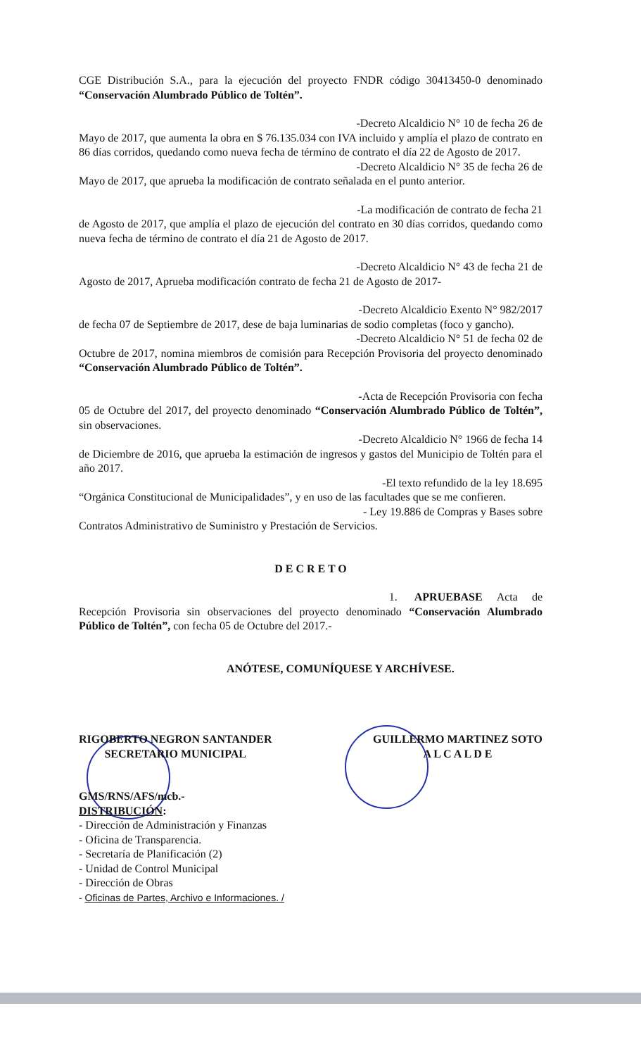CGE Distribución S.A., para la ejecución del proyecto FNDR código 30413450-0 denominado “Conservación Alumbrado Público de Toltén”.
-Decreto Alcaldicio N° 10 de fecha 26 de
Mayo de 2017, que aumenta la obra en $ 76.135.034 con IVA incluido y amplía el plazo de contrato en 86 días corridos, quedando como nueva fecha de término de contrato el día 22 de Agosto de 2017.
-Decreto Alcaldicio N° 35 de fecha 26 de
Mayo de 2017, que aprueba la modificación de contrato señalada en el punto anterior.
-La modificación de contrato de fecha 21
de Agosto de 2017, que amplía el plazo de ejecución del contrato en 30 días corridos, quedando como nueva fecha de término de contrato el día 21 de Agosto de 2017.
-Decreto Alcaldicio N° 43 de fecha 21 de
Agosto de 2017, Aprueba modificación contrato de fecha 21 de Agosto de 2017-
-Decreto Alcaldicio Exento N° 982/2017
de fecha 07 de Septiembre de 2017, dese de baja luminarias de sodio completas (foco y gancho).
-Decreto Alcaldicio N° 51 de fecha 02 de
Octubre de 2017, nomina miembros de comisión para Recepción Provisoria del proyecto denominado “Conservación Alumbrado Público de Toltén”.
-Acta de Recepción Provisoria con fecha
05 de Octubre del 2017, del proyecto denominado “Conservación Alumbrado Público de Toltén”, sin observaciones.
-Decreto Alcaldicio N° 1966 de fecha 14
de Diciembre de 2016, que aprueba la estimación de ingresos y gastos del Municipio de Toltén para el año 2017.
-El texto refundido de la ley 18.695
“Orgánica Constitucional de Municipalidades”, y en uso de las facultades que se me confieren.
- Ley 19.886 de Compras y Bases sobre
Contratos Administrativo de Suministro y Prestación de Servicios.
D E C R E T O
1. APRUEBASE Acta de
Recepción Provisoria sin observaciones del proyecto denominado “Conservación Alumbrado Público de Toltén”, con fecha 05 de Octubre del 2017.-
ANÓTESE, COMUNÍQUESE Y ARCHÍVESE.
RIGOBERTO NEGRON SANTANDER
SECRETARIO MUNICIPAL
GUILLERMO MARTINEZ SOTO
A L C A L D E
GMS/RNS/AFS/mcb.-
DISTRIBUCIÓN:
- Dirección de Administración y Finanzas
- Oficina de Transparencia.
- Secretaría de Planificación (2)
- Unidad de Control Municipal
- Dirección de Obras
- Oficinas de Partes, Archivo e Informaciones. /